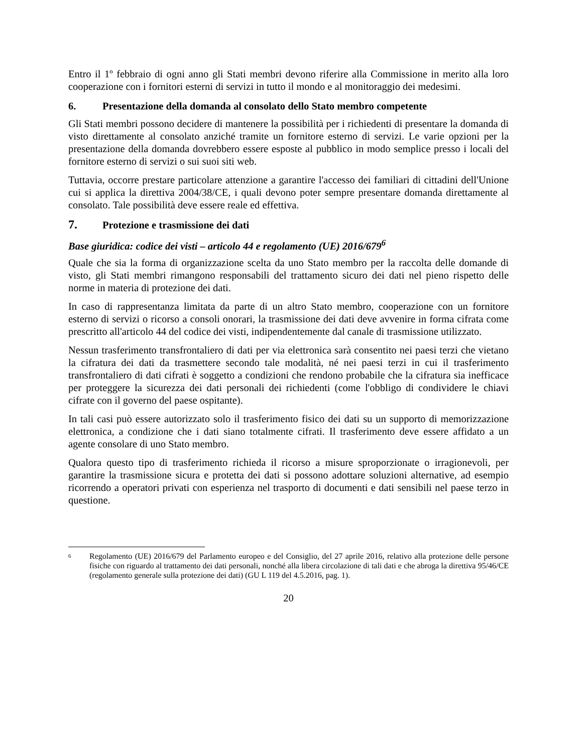Entro il 1º febbraio di ogni anno gli Stati membri devono riferire alla Commissione in merito alla loro cooperazione con i fornitori esterni di servizi in tutto il mondo e al monitoraggio dei medesimi.
6. Presentazione della domanda al consolato dello Stato membro competente
Gli Stati membri possono decidere di mantenere la possibilità per i richiedenti di presentare la domanda di visto direttamente al consolato anziché tramite un fornitore esterno di servizi. Le varie opzioni per la presentazione della domanda dovrebbero essere esposte al pubblico in modo semplice presso i locali del fornitore esterno di servizi o sui suoi siti web.
Tuttavia, occorre prestare particolare attenzione a garantire l'accesso dei familiari di cittadini dell'Unione cui si applica la direttiva 2004/38/CE, i quali devono poter sempre presentare domanda direttamente al consolato. Tale possibilità deve essere reale ed effettiva.
7. Protezione e trasmissione dei dati
Base giuridica: codice dei visti – articolo 44 e regolamento (UE) 2016/679<sup>6</sup>
Quale che sia la forma di organizzazione scelta da uno Stato membro per la raccolta delle domande di visto, gli Stati membri rimangono responsabili del trattamento sicuro dei dati nel pieno rispetto delle norme in materia di protezione dei dati.
In caso di rappresentanza limitata da parte di un altro Stato membro, cooperazione con un fornitore esterno di servizi o ricorso a consoli onorari, la trasmissione dei dati deve avvenire in forma cifrata come prescritto all'articolo 44 del codice dei visti, indipendentemente dal canale di trasmissione utilizzato.
Nessun trasferimento transfrontaliero di dati per via elettronica sarà consentito nei paesi terzi che vietano la cifratura dei dati da trasmettere secondo tale modalità, né nei paesi terzi in cui il trasferimento transfrontaliero di dati cifrati è soggetto a condizioni che rendono probabile che la cifratura sia inefficace per proteggere la sicurezza dei dati personali dei richiedenti (come l'obbligo di condividere le chiavi cifrate con il governo del paese ospitante).
In tali casi può essere autorizzato solo il trasferimento fisico dei dati su un supporto di memorizzazione elettronica, a condizione che i dati siano totalmente cifrati. Il trasferimento deve essere affidato a un agente consolare di uno Stato membro.
Qualora questo tipo di trasferimento richieda il ricorso a misure sproporzionate o irragionevoli, per garantire la trasmissione sicura e protetta dei dati si possono adottare soluzioni alternative, ad esempio ricorrendo a operatori privati con esperienza nel trasporto di documenti e dati sensibili nel paese terzo in questione.
6
Regolamento (UE) 2016/679 del Parlamento europeo e del Consiglio, del 27 aprile 2016, relativo alla protezione delle persone fisiche con riguardo al trattamento dei dati personali, nonché alla libera circolazione di tali dati e che abroga la direttiva 95/46/CE (regolamento generale sulla protezione dei dati) (GU L 119 del 4.5.2016, pag. 1).
20